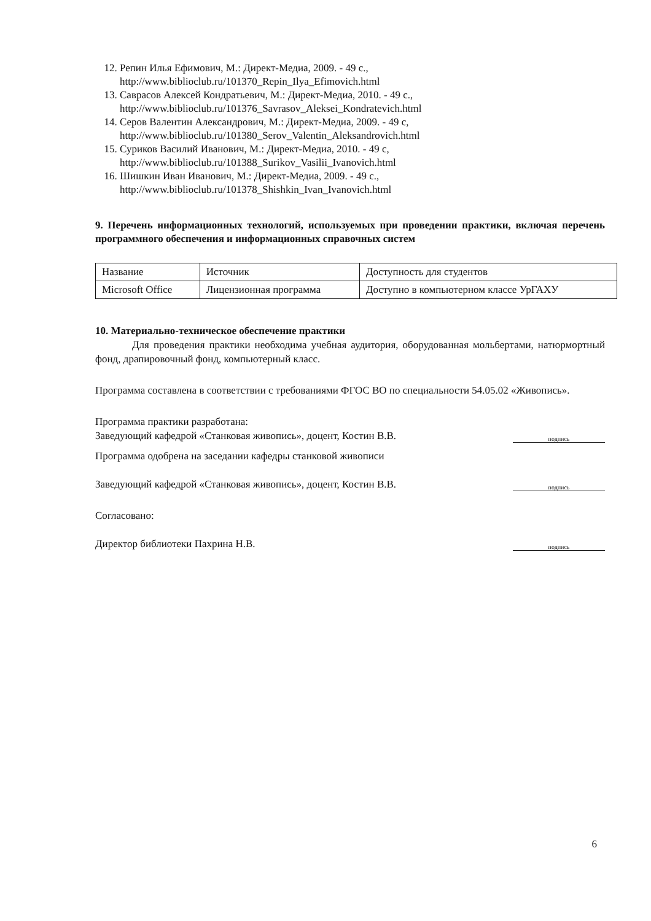12. Репин Илья Ефимович, М.: Директ-Медиа, 2009. - 49 с., http://www.biblioclub.ru/101370_Repin_Ilya_Efimovich.html
13. Саврасов Алексей Кондратьевич, М.: Директ-Медиа, 2010. - 49 с., http://www.biblioclub.ru/101376_Savrasov_Aleksei_Kondratevich.html
14. Серов Валентин Александрович, М.: Директ-Медиа, 2009. - 49 с, http://www.biblioclub.ru/101380_Serov_Valentin_Aleksandrovich.html
15. Суриков Василий Иванович, М.: Директ-Медиа, 2010. - 49 с, http://www.biblioclub.ru/101388_Surikov_Vasilii_Ivanovich.html
16. Шишкин Иван Иванович, М.: Директ-Медиа, 2009. - 49 с., http://www.biblioclub.ru/101378_Shishkin_Ivan_Ivanovich.html
9. Перечень информационных технологий, используемых при проведении практики, включая перечень программного обеспечения и информационных справочных систем
| Название | Источник | Доступность для студентов |
| Microsoft Office | Лицензионная программа | Доступно в компьютерном классе УрГАХУ |
10. Материально-техническое обеспечение практики
Для проведения практики необходима учебная аудитория, оборудованная мольбертами, натюрмортный фонд, драпировочный фонд, компьютерный класс.
Программа составлена в соответствии с требованиями ФГОС ВО по специальности 54.05.02 «Живопись».
Программа практики разработана:
Заведующий кафедрой «Станковая живопись», доцент, Костин В.В.
подпись
Программа одобрена на заседании кафедры станковой живописи
Заведующий кафедрой «Станковая живопись», доцент, Костин В.В.
подпись
Согласовано:
Директор библиотеки Пахрина Н.В.
подпись
6